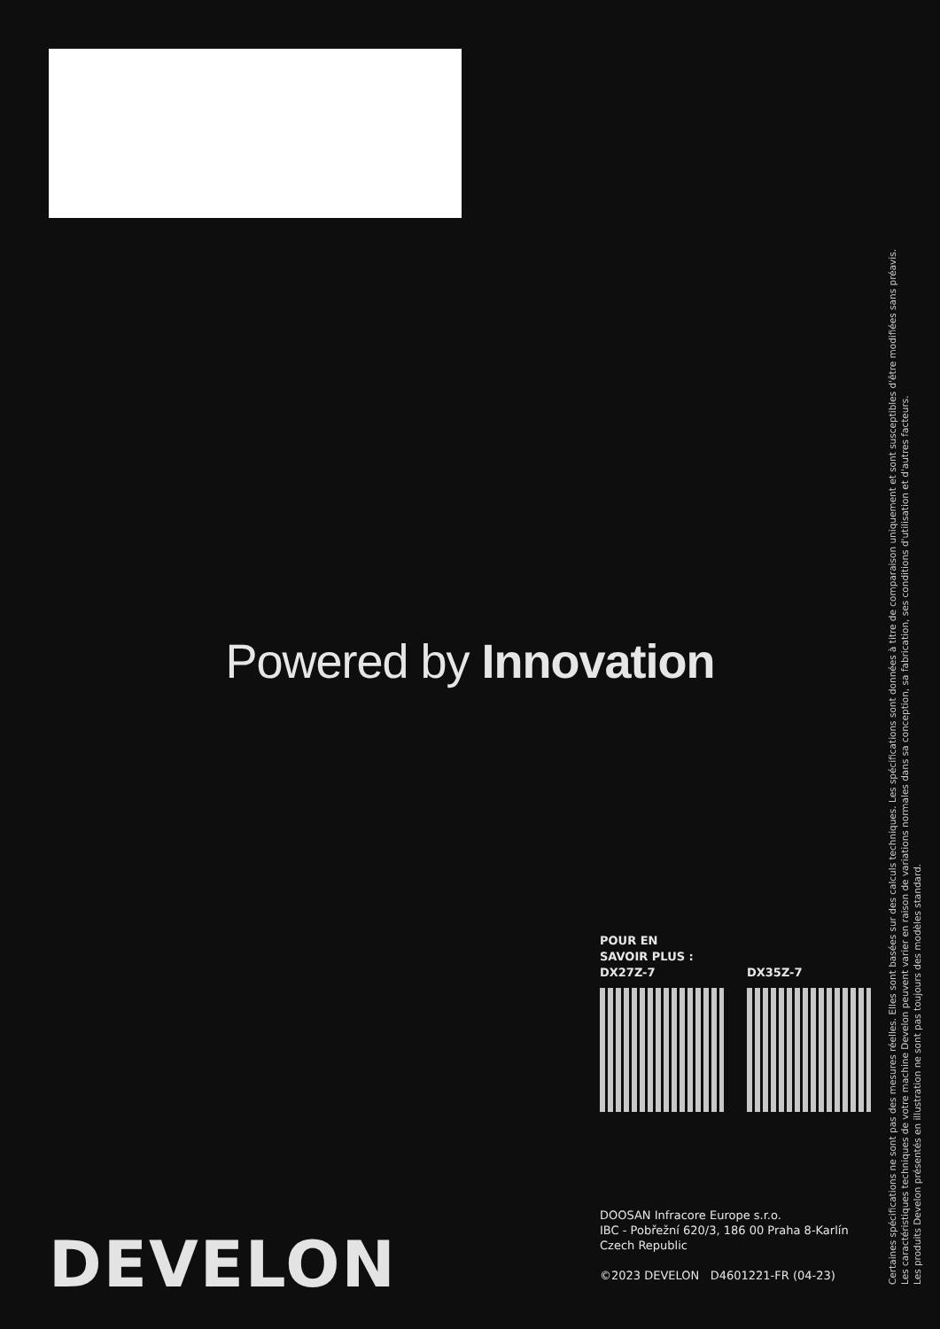Powered by Innovation
POUR EN
SAVOIR PLUS :
DX27Z-7 DX35Z-7
DOOSAN Infracore Europe s.r.o.
IBC - Pobřežní 620/3, 186 00 Praha 8-Karlín
Czech Republic
©2023 DEVELON D4601221-FR (04-23)
DEVELON
Certaines spécifications ne sont pas des mesures réelles. Elles sont basées sur des calculs techniques. Les spécifications sont données à titre de comparaison uniquement et sont susceptibles d'être modifiées sans préavis.
Les caractéristiques techniques de votre machine Develon peuvent varier en raison de variations normales dans sa conception, sa fabrication, ses conditions d'utilisation et d'autres facteurs.
Les produits Develon présentés en illustration ne sont pas toujours des modèles standard.